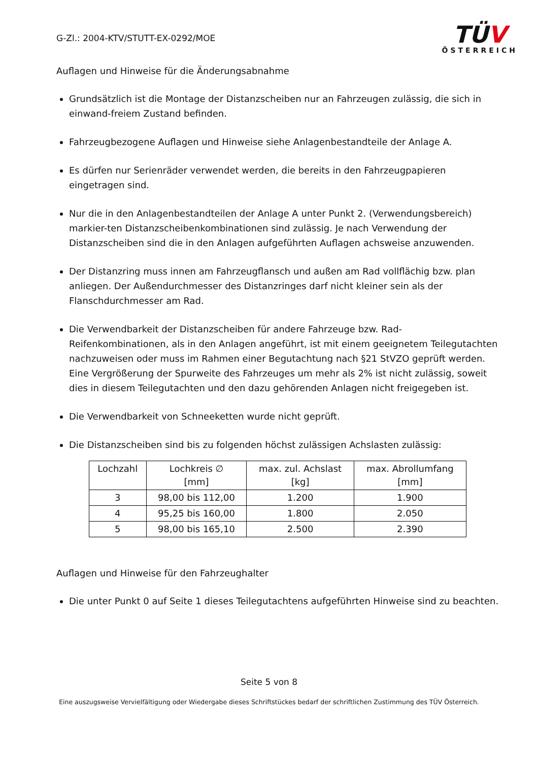G-Zl.: 2004-KTV/STUTT-EX-0292/MOE
TÜV
ÖSTERREICH
Auflagen und Hinweise für die Änderungsabnahme
Grundsätzlich ist die Montage der Distanzscheiben nur an Fahrzeugen zulässig, die sich in einwand-freiem Zustand befinden.
Fahrzeugbezogene Auflagen und Hinweise siehe Anlagenbestandteile der Anlage A.
Es dürfen nur Serienräder verwendet werden, die bereits in den Fahrzeugpapieren eingetragen sind.
Nur die in den Anlagenbestandteilen der Anlage A unter Punkt 2. (Verwendungsbereich) markier-ten Distanzscheibenkombinationen sind zulässig. Je nach Verwendung der Distanzscheiben sind die in den Anlagen aufgeführten Auflagen achsweise anzuwenden.
Der Distanzring muss innen am Fahrzeugflansch und außen am Rad vollflächig bzw. plan anliegen. Der Außendurchmesser des Distanzringes darf nicht kleiner sein als der Flanschdurchmesser am Rad.
Die Verwendbarkeit der Distanzscheiben für andere Fahrzeuge bzw. Rad-Reifenkombinationen, als in den Anlagen angeführt, ist mit einem geeignetem Teilegutachten nachzuweisen oder muss im Rahmen einer Begutachtung nach §21 StVZO geprüft werden. Eine Vergrößerung der Spurweite des Fahrzeuges um mehr als 2% ist nicht zulässig, soweit dies in diesem Teilegutachten und den dazu gehörenden Anlagen nicht freigegeben ist.
Die Verwendbarkeit von Schneeketten wurde nicht geprüft.
Die Distanzscheiben sind bis zu folgenden höchst zulässigen Achslasten zulässig:
| Lochzahl | Lochkreis ∅ [mm] | max. zul. Achslast [kg] | max. Abrollumfang [mm] |
| --- | --- | --- | --- |
| 3 | 98,00 bis 112,00 | 1.200 | 1.900 |
| 4 | 95,25 bis 160,00 | 1.800 | 2.050 |
| 5 | 98,00 bis 165,10 | 2.500 | 2.390 |
Auflagen und Hinweise für den Fahrzeughalter
Die unter Punkt 0 auf Seite 1 dieses Teilegutachtens aufgeführten Hinweise sind zu beachten.
Seite 5 von 8
Eine auszugsweise Vervielfältigung oder Wiedergabe dieses Schriftstückes bedarf der schriftlichen Zustimmung des TÜV Österreich.